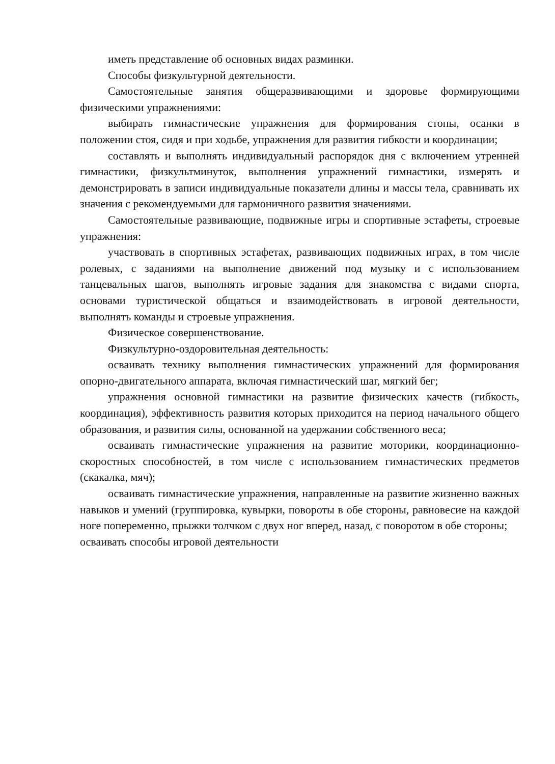иметь представление об основных видах разминки.
Способы физкультурной деятельности.
Самостоятельные занятия общеразвивающими и здоровье формирующими физическими упражнениями:
выбирать гимнастические упражнения для формирования стопы, осанки в положении стоя, сидя и при ходьбе, упражнения для развития гибкости и координации;
составлять и выполнять индивидуальный распорядок дня с включением утренней гимнастики, физкультминуток, выполнения упражнений гимнастики, измерять и демонстрировать в записи индивидуальные показатели длины и массы тела, сравнивать их значения с рекомендуемыми для гармоничного развития значениями.
Самостоятельные развивающие, подвижные игры и спортивные эстафеты, строевые упражнения:
участвовать в спортивных эстафетах, развивающих подвижных играх, в том числе ролевых, с заданиями на выполнение движений под музыку и с использованием танцевальных шагов, выполнять игровые задания для знакомства с видами спорта, основами туристической общаться и взаимодействовать в игровой деятельности, выполнять команды и строевые упражнения.
Физическое совершенствование.
Физкультурно-оздоровительная деятельность:
осваивать технику выполнения гимнастических упражнений для формирования опорно-двигательного аппарата, включая гимнастический шаг, мягкий бег;
упражнения основной гимнастики на развитие физических качеств (гибкость, координация), эффективность развития которых приходится на период начального общего образования, и развития силы, основанной на удержании собственного веса;
осваивать гимнастические упражнения на развитие моторики, координационно-скоростных способностей, в том числе с использованием гимнастических предметов (скакалка, мяч);
осваивать гимнастические упражнения, направленные на развитие жизненно важных навыков и умений (группировка, кувырки, повороты в обе стороны, равновесие на каждой ноге попеременно, прыжки толчком с двух ног вперед, назад, с поворотом в обе стороны;
осваивать способы игровой деятельности